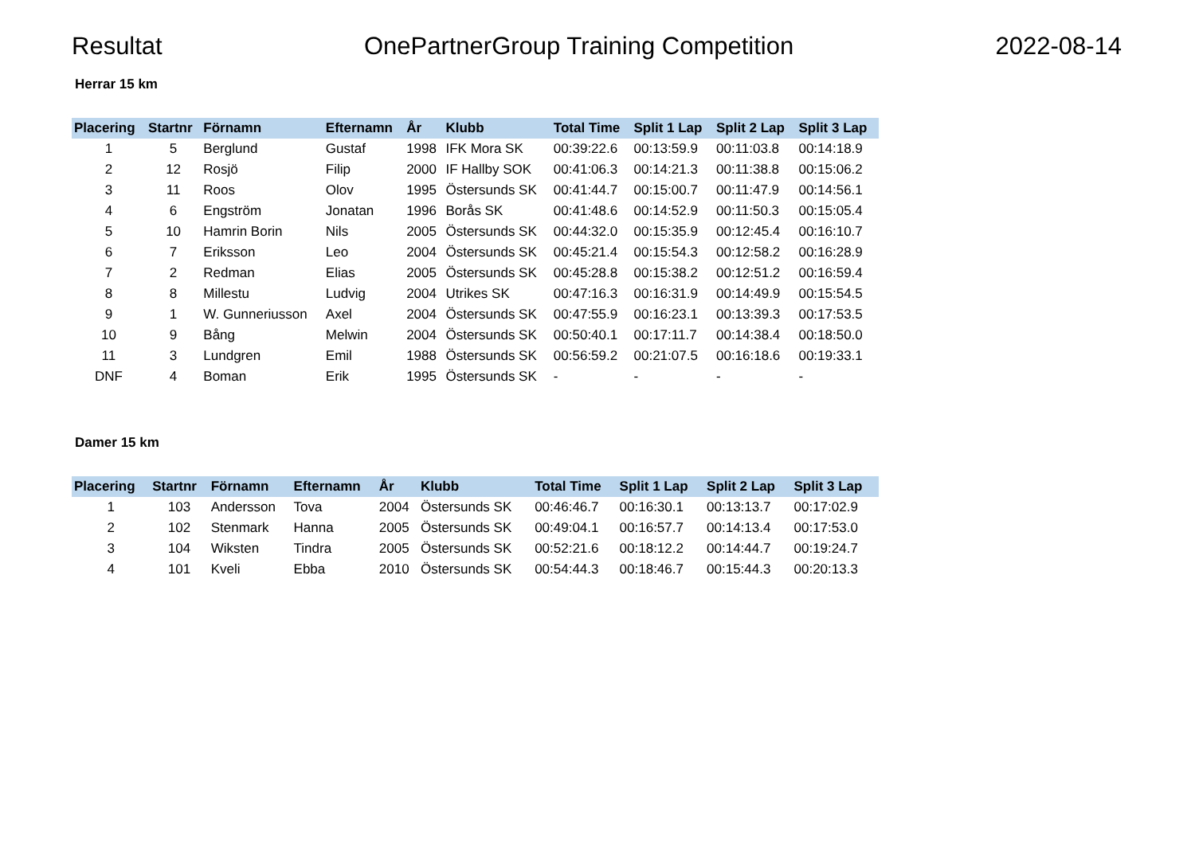Resultat OnePartnerGroup Training Competition 2022-08-14
Herrar 15 km
| Placering | Startnr | Förnamn | Efternamn | År | Klubb | Total Time | Split 1 Lap | Split 2 Lap | Split 3 Lap |
| --- | --- | --- | --- | --- | --- | --- | --- | --- | --- |
| 1 | 5 | Berglund | Gustaf | 1998 | IFK Mora SK | 00:39:22.6 | 00:13:59.9 | 00:11:03.8 | 00:14:18.9 |
| 2 | 12 | Rosjö | Filip | 2000 | IF Hallby SOK | 00:41:06.3 | 00:14:21.3 | 00:11:38.8 | 00:15:06.2 |
| 3 | 11 | Roos | Olov | 1995 | Östersunds SK | 00:41:44.7 | 00:15:00.7 | 00:11:47.9 | 00:14:56.1 |
| 4 | 6 | Engström | Jonatan | 1996 | Borås SK | 00:41:48.6 | 00:14:52.9 | 00:11:50.3 | 00:15:05.4 |
| 5 | 10 | Hamrin Borin | Nils | 2005 | Östersunds SK | 00:44:32.0 | 00:15:35.9 | 00:12:45.4 | 00:16:10.7 |
| 6 | 7 | Eriksson | Leo | 2004 | Östersunds SK | 00:45:21.4 | 00:15:54.3 | 00:12:58.2 | 00:16:28.9 |
| 7 | 2 | Redman | Elias | 2005 | Östersunds SK | 00:45:28.8 | 00:15:38.2 | 00:12:51.2 | 00:16:59.4 |
| 8 | 8 | Millestu | Ludvig | 2004 | Utrikes SK | 00:47:16.3 | 00:16:31.9 | 00:14:49.9 | 00:15:54.5 |
| 9 | 1 | W. Gunneriusson | Axel | 2004 | Östersunds SK | 00:47:55.9 | 00:16:23.1 | 00:13:39.3 | 00:17:53.5 |
| 10 | 9 | Bång | Melwin | 2004 | Östersunds SK | 00:50:40.1 | 00:17:11.7 | 00:14:38.4 | 00:18:50.0 |
| 11 | 3 | Lundgren | Emil | 1988 | Östersunds SK | 00:56:59.2 | 00:21:07.5 | 00:16:18.6 | 00:19:33.1 |
| DNF | 4 | Boman | Erik | 1995 | Östersunds SK | - | - | - | - |
Damer 15 km
| Placering | Startnr | Förnamn | Efternamn | År | Klubb | Total Time | Split 1 Lap | Split 2 Lap | Split 3 Lap |
| --- | --- | --- | --- | --- | --- | --- | --- | --- | --- |
| 1 | 103 | Andersson | Tova | 2004 | Östersunds SK | 00:46:46.7 | 00:16:30.1 | 00:13:13.7 | 00:17:02.9 |
| 2 | 102 | Stenmark | Hanna | 2005 | Östersunds SK | 00:49:04.1 | 00:16:57.7 | 00:14:13.4 | 00:17:53.0 |
| 3 | 104 | Wiksten | Tindra | 2005 | Östersunds SK | 00:52:21.6 | 00:18:12.2 | 00:14:44.7 | 00:19:24.7 |
| 4 | 101 | Kveli | Ebba | 2010 | Östersunds SK | 00:54:44.3 | 00:18:46.7 | 00:15:44.3 | 00:20:13.3 |